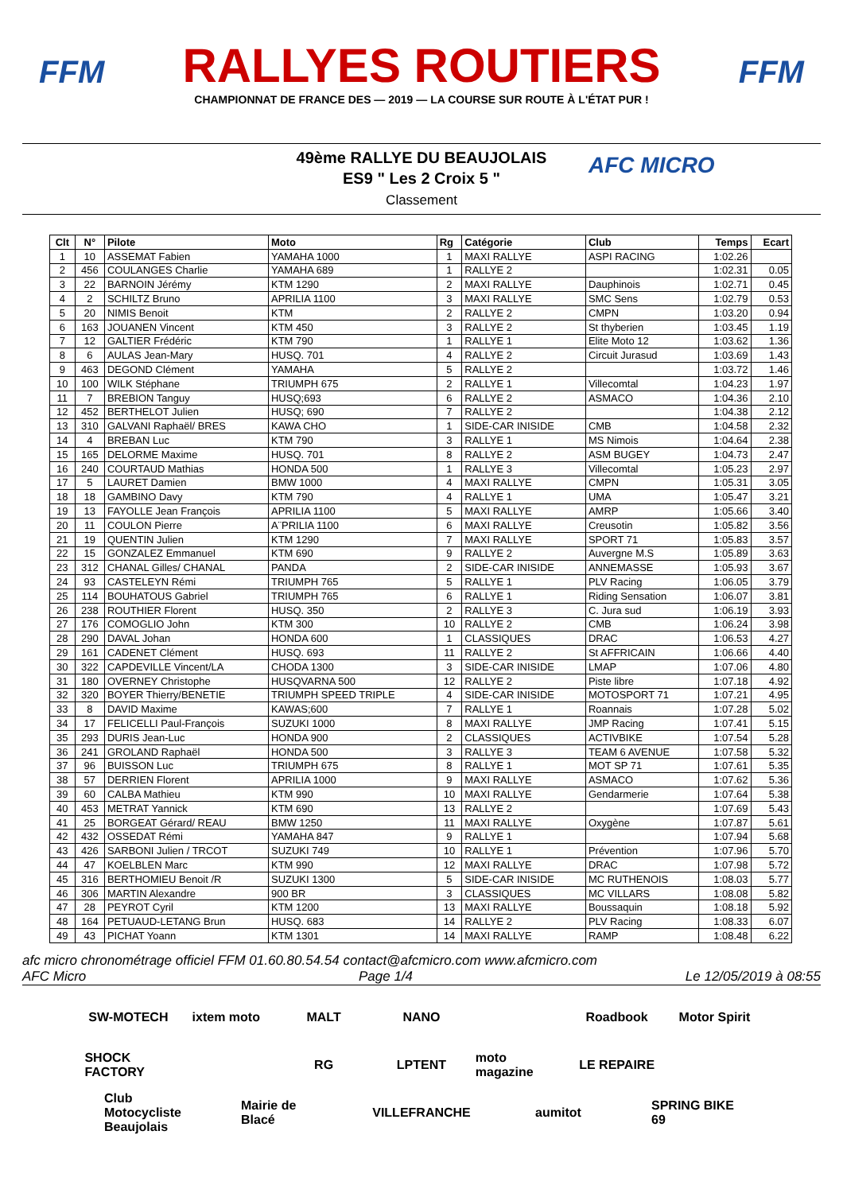FFM
RALLYES ROUTIERS
CHAMPIONNAT DE FRANCE DES — 2019 — LA COURSE SUR ROUTE À L'ÉTAT PUR !
FFM
49ème RALLYE DU BEAUJOLAIS
ES9 " Les 2 Croix 5 "
Classement
AFC MICRO
| Clt | N° | Pilote | Moto | Rg | Catégorie | Club | Temps | Ecart |
| --- | --- | --- | --- | --- | --- | --- | --- | --- |
| 1 | 10 | ASSEMAT Fabien | YAMAHA 1000 | 1 | MAXI RALLYE | ASPI RACING | 1:02.26 | |
| 2 | 456 | COULANGES Charlie | YAMAHA 689 | 1 | RALLYE 2 | | 1:02.31 | 0.05 |
| 3 | 22 | BARNOIN Jérémy | KTM 1290 | 2 | MAXI RALLYE | Dauphinois | 1:02.71 | 0.45 |
| 4 | 2 | SCHILTZ Bruno | APRILIA 1100 | 3 | MAXI RALLYE | SMC Sens | 1:02.79 | 0.53 |
| 5 | 20 | NIMIS Benoit | KTM | 2 | RALLYE 2 | CMPN | 1:03.20 | 0.94 |
| 6 | 163 | JOUANEN Vincent | KTM 450 | 3 | RALLYE 2 | St thyberien | 1:03.45 | 1.19 |
| 7 | 12 | GALTIER Frédéric | KTM 790 | 1 | RALLYE 1 | Elite Moto 12 | 1:03.62 | 1.36 |
| 8 | 6 | AULAS Jean-Mary | HUSQ. 701 | 4 | RALLYE 2 | Circuit Jurasud | 1:03.69 | 1.43 |
| 9 | 463 | DEGOND Clément | YAMAHA | 5 | RALLYE 2 | | 1:03.72 | 1.46 |
| 10 | 100 | WILK Stéphane | TRIUMPH 675 | 2 | RALLYE 1 | Villecomtal | 1:04.23 | 1.97 |
| 11 | 7 | BREBION Tanguy | HUSQ;693 | 6 | RALLYE 2 | ASMACO | 1:04.36 | 2.10 |
| 12 | 452 | BERTHELOT Julien | HUSQ; 690 | 7 | RALLYE 2 | | 1:04.38 | 2.12 |
| 13 | 310 | GALVANI Raphaël/ BRES | KAWA CHO | 1 | SIDE-CAR INISIDE | CMB | 1:04.58 | 2.32 |
| 14 | 4 | BREBAN Luc | KTM 790 | 3 | RALLYE 1 | MS Nimois | 1:04.64 | 2.38 |
| 15 | 165 | DELORME Maxime | HUSQ. 701 | 8 | RALLYE 2 | ASM BUGEY | 1:04.73 | 2.47 |
| 16 | 240 | COURTAUD Mathias | HONDA 500 | 1 | RALLYE 3 | Villecomtal | 1:05.23 | 2.97 |
| 17 | 5 | LAURET Damien | BMW 1000 | 4 | MAXI RALLYE | CMPN | 1:05.31 | 3.05 |
| 18 | 18 | GAMBINO Davy | KTM 790 | 4 | RALLYE 1 | UMA | 1:05.47 | 3.21 |
| 19 | 13 | FAYOLLE Jean François | APRILIA 1100 | 5 | MAXI RALLYE | AMRP | 1:05.66 | 3.40 |
| 20 | 11 | COULON Pierre | A¨PRILIA 1100 | 6 | MAXI RALLYE | Creusotin | 1:05.82 | 3.56 |
| 21 | 19 | QUENTIN Julien | KTM 1290 | 7 | MAXI RALLYE | SPORT 71 | 1:05.83 | 3.57 |
| 22 | 15 | GONZALEZ Emmanuel | KTM 690 | 9 | RALLYE 2 | Auvergne M.S | 1:05.89 | 3.63 |
| 23 | 312 | CHANAL Gilles/ CHANAL | PANDA | 2 | SIDE-CAR INISIDE | ANNEMASSE | 1:05.93 | 3.67 |
| 24 | 93 | CASTELEYN Rémi | TRIUMPH 765 | 5 | RALLYE 1 | PLV Racing | 1:06.05 | 3.79 |
| 25 | 114 | BOUHATOUS Gabriel | TRIUMPH 765 | 6 | RALLYE 1 | Riding Sensation | 1:06.07 | 3.81 |
| 26 | 238 | ROUTHIER Florent | HUSQ. 350 | 2 | RALLYE 3 | C. Jura sud | 1:06.19 | 3.93 |
| 27 | 176 | COMOGLIO John | KTM 300 | 10 | RALLYE 2 | CMB | 1:06.24 | 3.98 |
| 28 | 290 | DAVAL Johan | HONDA 600 | 1 | CLASSIQUES | DRAC | 1:06.53 | 4.27 |
| 29 | 161 | CADENET Clément | HUSQ. 693 | 11 | RALLYE 2 | St AFFRICAIN | 1:06.66 | 4.40 |
| 30 | 322 | CAPDEVILLE Vincent/LA | CHODA 1300 | 3 | SIDE-CAR INISIDE | LMAP | 1:07.06 | 4.80 |
| 31 | 180 | OVERNEY Christophe | HUSQVARNA 500 | 12 | RALLYE 2 | Piste libre | 1:07.18 | 4.92 |
| 32 | 320 | BOYER Thierry/BENETIE | TRIUMPH SPEED TRIPLE | 4 | SIDE-CAR INISIDE | MOTOSPORT 71 | 1:07.21 | 4.95 |
| 33 | 8 | DAVID Maxime | KAWAS;600 | 7 | RALLYE 1 | Roannais | 1:07.28 | 5.02 |
| 34 | 17 | FELICELLI Paul-François | SUZUKI 1000 | 8 | MAXI RALLYE | JMP Racing | 1:07.41 | 5.15 |
| 35 | 293 | DURIS Jean-Luc | HONDA 900 | 2 | CLASSIQUES | ACTIVBIKE | 1:07.54 | 5.28 |
| 36 | 241 | GROLAND Raphaël | HONDA 500 | 3 | RALLYE 3 | TEAM 6 AVENUE | 1:07.58 | 5.32 |
| 37 | 96 | BUISSON Luc | TRIUMPH 675 | 8 | RALLYE 1 | MOT SP 71 | 1:07.61 | 5.35 |
| 38 | 57 | DERRIEN Florent | APRILIA 1000 | 9 | MAXI RALLYE | ASMACO | 1:07.62 | 5.36 |
| 39 | 60 | CALBA Mathieu | KTM 990 | 10 | MAXI RALLYE | Gendarmerie | 1:07.64 | 5.38 |
| 40 | 453 | METRAT Yannick | KTM 690 | 13 | RALLYE 2 | | 1:07.69 | 5.43 |
| 41 | 25 | BORGEAT Gérard/ REAU | BMW 1250 | 11 | MAXI RALLYE | Oxygène | 1:07.87 | 5.61 |
| 42 | 432 | OSSEDAT Rémi | YAMAHA 847 | 9 | RALLYE 1 | | 1:07.94 | 5.68 |
| 43 | 426 | SARBONI Julien / TRCOT | SUZUKI 749 | 10 | RALLYE 1 | Prévention | 1:07.96 | 5.70 |
| 44 | 47 | KOELBLEN Marc | KTM 990 | 12 | MAXI RALLYE | DRAC | 1:07.98 | 5.72 |
| 45 | 316 | BERTHOMIEU Benoit /R | SUZUKI 1300 | 5 | SIDE-CAR INISIDE | MC RUTHENOIS | 1:08.03 | 5.77 |
| 46 | 306 | MARTIN Alexandre | 900 BR | 3 | CLASSIQUES | MC VILLARS | 1:08.08 | 5.82 |
| 47 | 28 | PEYROT Cyril | KTM 1200 | 13 | MAXI RALLYE | Boussaquin | 1:08.18 | 5.92 |
| 48 | 164 | PETUAUD-LETANG Brun | HUSQ. 683 | 14 | RALLYE 2 | PLV Racing | 1:08.33 | 6.07 |
| 49 | 43 | PICHAT Yoann | KTM 1301 | 14 | MAXI RALLYE | RAMP | 1:08.48 | 6.22 |
afc micro chronométrage officiel FFM 01.60.80.54.54 contact@afcmicro.com www.afcmicro.com
AFC Micro Page 1/4 Le 12/05/2019 à 08:55
SW-MOTECH ixtem moto MALT NANO Roadbook Motor Spirit SHOCK FACTORY RG LPTENT moto magazine LE REPAIRE Club Motocycliste Beaujolais Mairie de Blacé VILLEFRANCHE aumitot SPRING BIKE 69